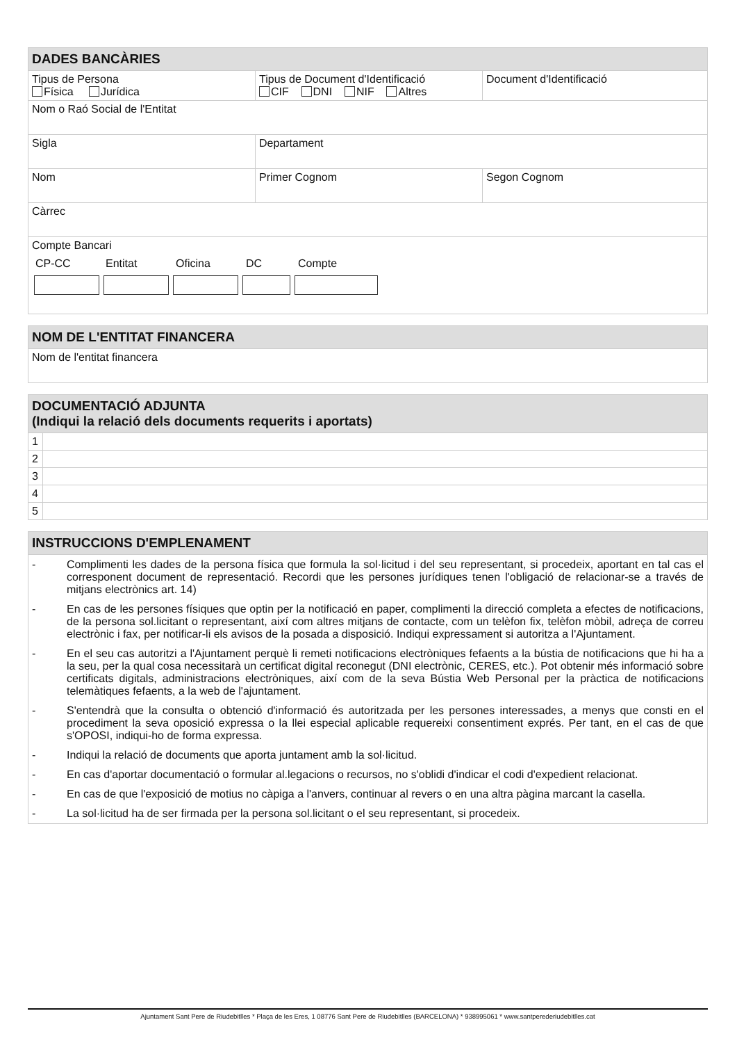| DADES BANCÀRIES | | |
| --- | --- | --- |
| Tipus de Persona Física Jurídica | Tipus de Document d'Identificació CIF DNI NIF Altres | Document d'Identificació |
| Nom o Raó Social de l'Entitat | | |
| Sigla | Departament | |
| Nom | Primer Cognom | Segon Cognom |
| Càrrec | | |
| Compte Bancari CP-CC Entitat Oficina DC Compte | | |
| NOM DE L'ENTITAT FINANCERA |
| --- |
| Nom de l'entitat financera |
| DOCUMENTACIÓ ADJUNTA (Indiqui la relació dels documents requerits i aportats) | |
| --- | --- |
| 1 | |
| 2 | |
| 3 | |
| 4 | |
| 5 | |
| INSTRUCCIONS D'EMPLENAMENT | |
| --- | --- |
| - | Complimenti les dades de la persona física que formula la sol·licitud i del seu representant, si procedeix, aportant en tal cas el corresponent document de representació. Recordi que les persones jurídiques tenen l'obligació de relacionar-se a través de mitjans electrònics art. 14) |
| - | En cas de les persones físiques que optin per la notificació en paper, complimenti la direcció completa a efectes de notificacions, de la persona sol.licitant o representant, així com altres mitjans de contacte, com un telèfon fix, telèfon mòbil, adreça de correu electrònic i fax, per notificar-li els avisos de la posada a disposició. Indiqui expressament si autoritza a l'Ajuntament. |
| - | En el seu cas autoritzi a l'Ajuntament perquè li remeti notificacions electròniques fefaents a la bústia de notificacions que hi ha a la seu, per la qual cosa necessitarà un certificat digital reconegut (DNI electrònic, CERES, etc.). Pot obtenir més informació sobre certificats digitals, administracions electròniques, així com de la seva Bústia Web Personal per la pràctica de notificacions telemàtiques fefaents, a la web de l'ajuntament. |
| - | S'entendrà que la consulta o obtenció d'informació és autoritzada per les persones interessades, a menys que consti en el procediment la seva oposició expressa o la llei especial aplicable requereixi consentiment exprés. Per tant, en el cas de que s'OPOSI, indiqui-ho de forma expressa. |
| - | Indiqui la relació de documents que aporta juntament amb la sol·licitud. |
| - | En cas d'aportar documentació o formular al.legacions o recursos, no s'oblidi d'indicar el codi d'expedient relacionat. |
| - | En cas de que l'exposició de motius no càpiga a l'anvers, continuar al revers o en una altra pàgina marcant la casella. |
| - | La sol·licitud ha de ser firmada per la persona sol.licitant o el seu representant, si procedeix. |
Ajuntament Sant Pere de Riudebitlles * Plaça de les Eres, 1 08776 Sant Pere de Riudebitlles (BARCELONA) * 938995061 * www.santperederiudebitlles.cat